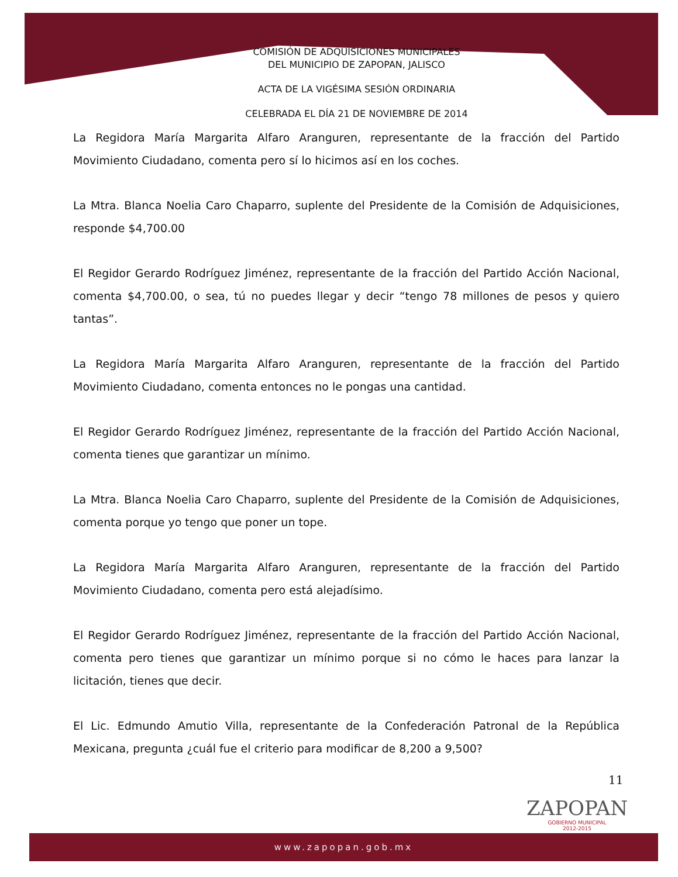COMISIÓN DE ADQUISICIONES MUNICIPALES
DEL MUNICIPIO DE ZAPOPAN, JALISCO
ACTA DE LA VIGÉSIMA SESIÓN ORDINARIA
CELEBRADA EL DÍA 21 DE NOVIEMBRE DE 2014
La Regidora María Margarita Alfaro Aranguren, representante de la fracción del Partido Movimiento Ciudadano, comenta pero sí lo hicimos así en los coches.
La Mtra. Blanca Noelia Caro Chaparro, suplente del Presidente de la Comisión de Adquisiciones, responde $4,700.00
El Regidor Gerardo Rodríguez Jiménez, representante de la fracción del Partido Acción Nacional, comenta $4,700.00, o sea, tú no puedes llegar y decir “tengo 78 millones de pesos y quiero tantas”.
La Regidora María Margarita Alfaro Aranguren, representante de la fracción del Partido Movimiento Ciudadano, comenta entonces no le pongas una cantidad.
El Regidor Gerardo Rodríguez Jiménez, representante de la fracción del Partido Acción Nacional, comenta tienes que garantizar un mínimo.
La Mtra. Blanca Noelia Caro Chaparro, suplente del Presidente de la Comisión de Adquisiciones, comenta porque yo tengo que poner un tope.
La Regidora María Margarita Alfaro Aranguren, representante de la fracción del Partido Movimiento Ciudadano, comenta pero está alejadísimo.
El Regidor Gerardo Rodríguez Jiménez, representante de la fracción del Partido Acción Nacional, comenta pero tienes que garantizar un mínimo porque si no cómo le haces para lanzar la licitación, tienes que decir.
El Lic. Edmundo Amutio Villa, representante de la Confederación Patronal de la República Mexicana, pregunta ¿cuál fue el criterio para modificar de 8,200 a 9,500?
11
ZAPOPAN
GOBIERNO MUNICIPAL
2012-2015
www.zapopan.gob.mx